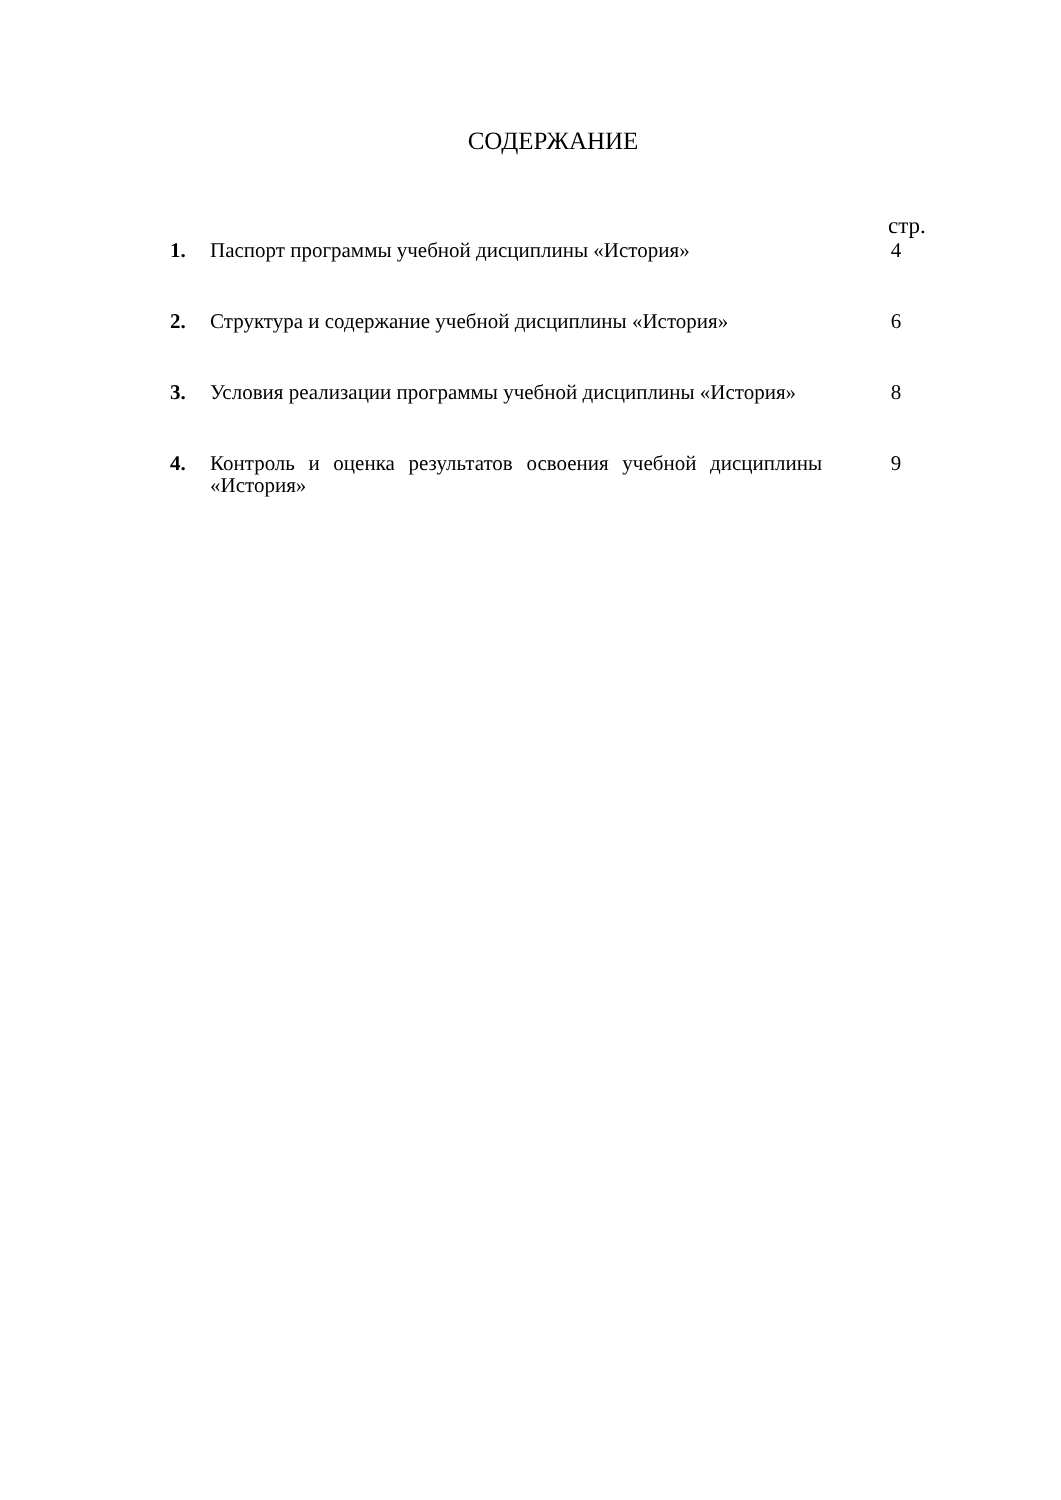СОДЕРЖАНИЕ
стр.
| 1. | Паспорт программы учебной дисциплины «История» | 4 |
| 2. | Структура и содержание учебной дисциплины «История» | 6 |
| 3. | Условия реализации программы учебной дисциплины «История» | 8 |
| 4. | Контроль и оценка результатов освоения учебной дисциплины «История» | 9 |